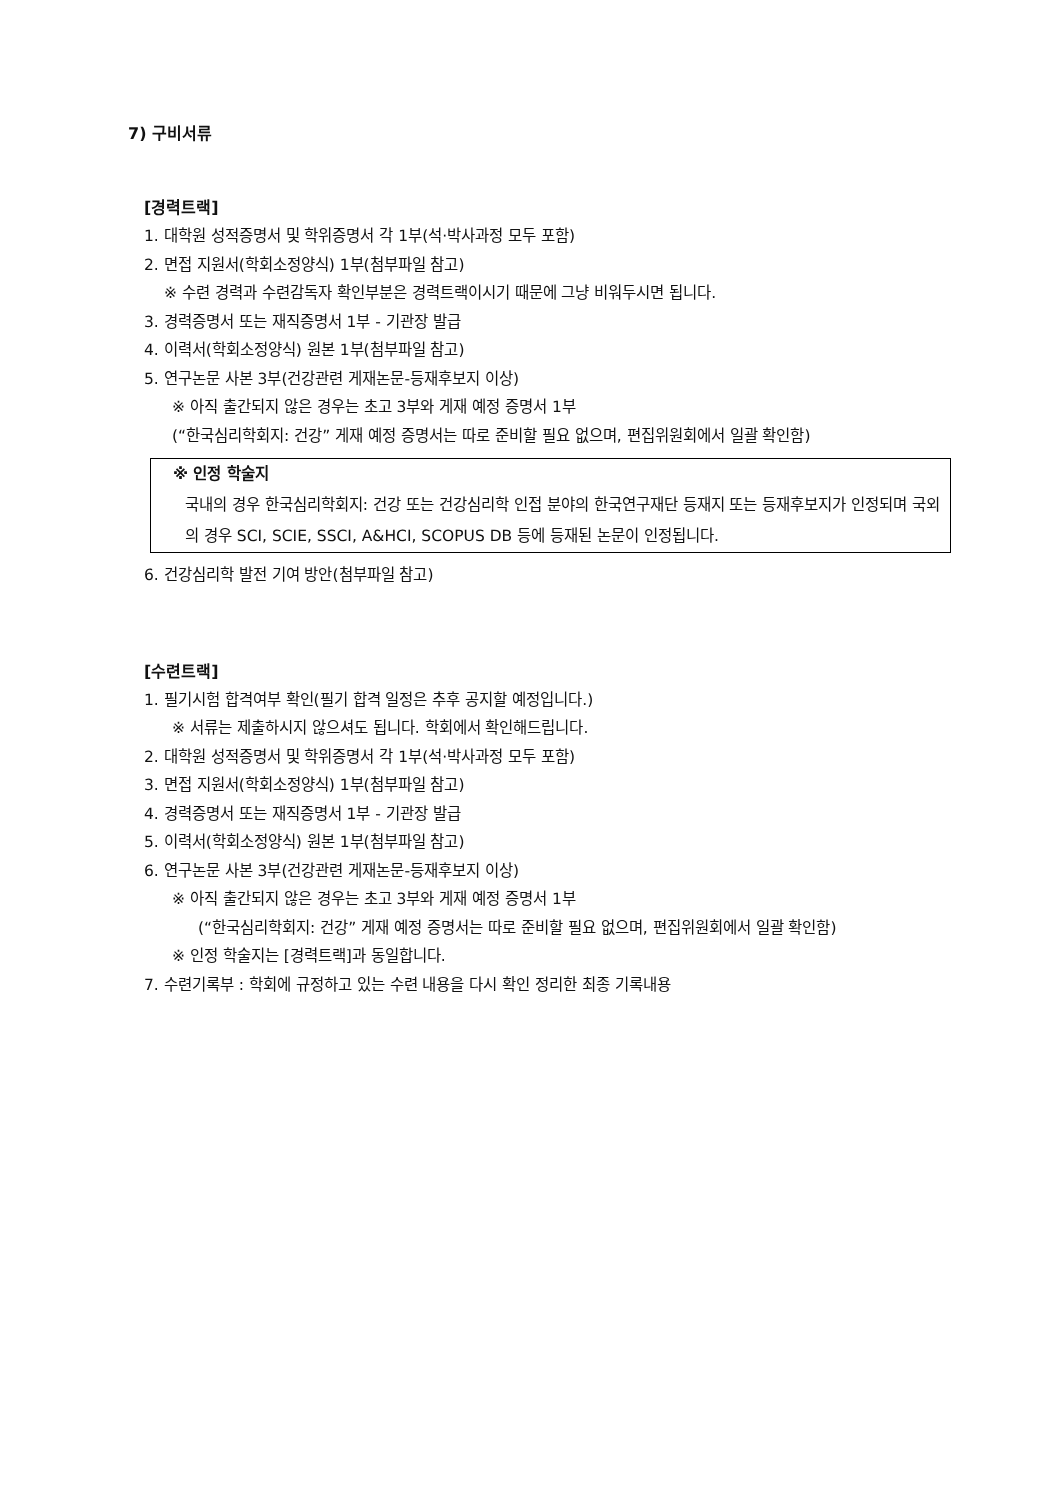7) 구비서류
[경력트랙]
1. 대학원 성적증명서 및 학위증명서 각 1부(석·박사과정 모두 포함)
2. 면접 지원서(학회소정양식) 1부(첨부파일 참고)
※ 수련 경력과 수련감독자 확인부분은 경력트랙이시기 때문에 그냥 비워두시면 됩니다.
3. 경력증명서 또는 재직증명서 1부 - 기관장 발급
4. 이력서(학회소정양식) 원본 1부(첨부파일 참고)
5. 연구논문 사본 3부(건강관련 게재논문-등재후보지 이상)
※ 아직 출간되지 않은 경우는 초고 3부와 게재 예정 증명서 1부
(“한국심리학회지: 건강” 게재 예정 증명서는 따로 준비할 필요 없으며, 편집위원회에서 일괄 확인함)
※ 인정 학술지
국내의 경우 한국심리학회지: 건강 또는 건강심리학 인접 분야의 한국연구재단 등재지 또는 등재후보지가 인정되며 국외의 경우 SCI, SCIE, SSCI, A&HCI, SCOPUS DB 등에 등재된 논문이 인정됩니다.
6. 건강심리학 발전 기여 방안(첨부파일 참고)
[수련트랙]
1. 필기시험 합격여부 확인(필기 합격 일정은 추후 공지할 예정입니다.)
※ 서류는 제출하시지 않으셔도 됩니다. 학회에서 확인해드립니다.
2. 대학원 성적증명서 및 학위증명서 각 1부(석·박사과정 모두 포함)
3. 면접 지원서(학회소정양식) 1부(첨부파일 참고)
4. 경력증명서 또는 재직증명서 1부 - 기관장 발급
5. 이력서(학회소정양식) 원본 1부(첨부파일 참고)
6. 연구논문 사본 3부(건강관련 게재논문-등재후보지 이상)
※ 아직 출간되지 않은 경우는 초고 3부와 게재 예정 증명서 1부
(“한국심리학회지: 건강” 게재 예정 증명서는 따로 준비할 필요 없으며, 편집위원회에서 일괄 확인함)
※ 인정 학술지는 [경력트랙]과 동일합니다.
7. 수련기록부 : 학회에 규정하고 있는 수련 내용을 다시 확인 정리한 최종 기록내용